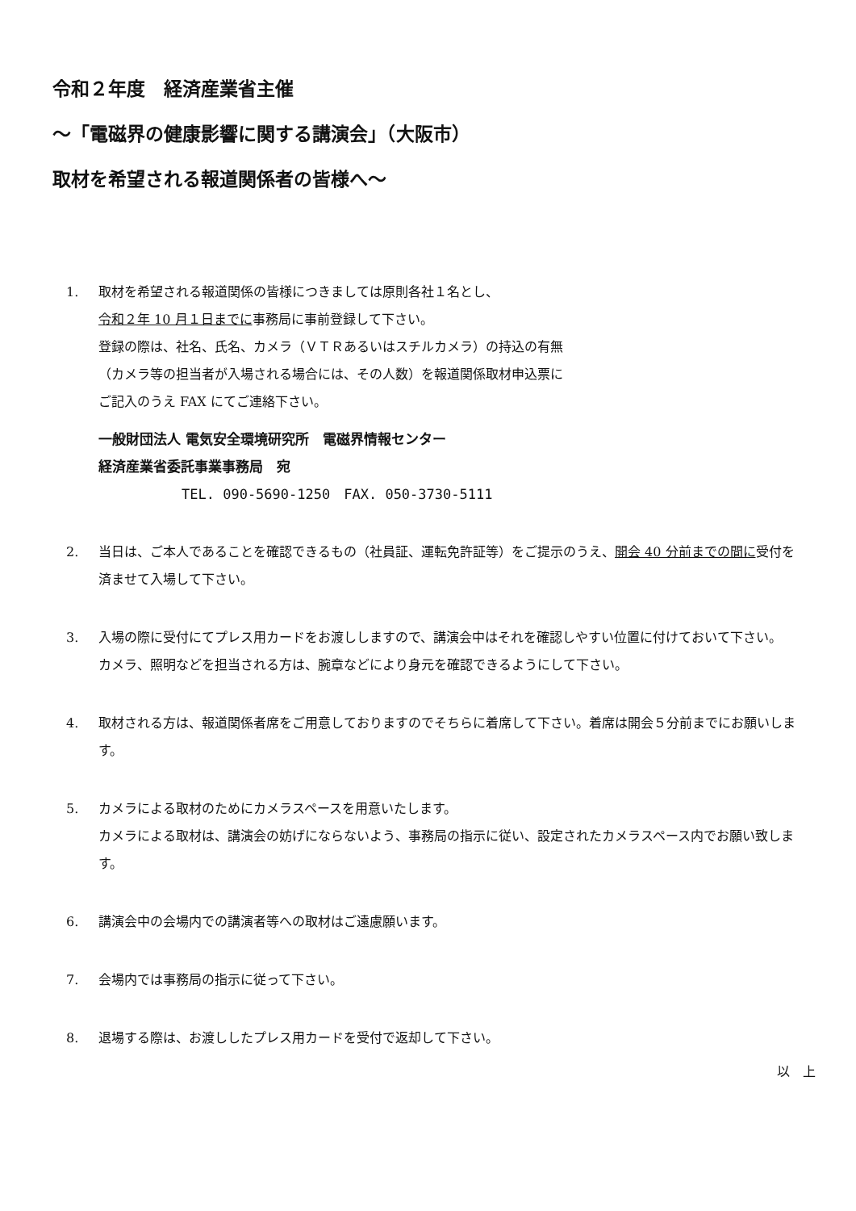令和２年度　経済産業省主催
～「電磁界の健康影響に関する講演会」（大阪市）
取材を希望される報道関係者の皆様へ～
1. 取材を希望される報道関係の皆様につきましては原則各社１名とし、
令和２年 10 月１日までに事務局に事前登録して下さい。
登録の際は、社名、氏名、カメラ（ＶＴＲあるいはスチルカメラ）の持込の有無
（カメラ等の担当者が入場される場合には、その人数）を報道関係取材申込票に
ご記入のうえ FAX にてご連絡下さい。
一般財団法人 電気安全環境研究所　電磁界情報センター
経済産業省委託事業事務局　宛
TEL. 090-5690-1250　FAX. 050-3730-5111
2. 当日は、ご本人であることを確認できるもの（社員証、運転免許証等）をご提示のうえ、開会 40 分前までの間に受付を済ませて入場して下さい。
3. 入場の際に受付にてプレス用カードをお渡ししますので、講演会中はそれを確認しやすい位置に付けておいて下さい。
カメラ、照明などを担当される方は、腕章などにより身元を確認できるようにして下さい。
4. 取材される方は、報道関係者席をご用意しておりますのでそちらに着席して下さい。着席は開会５分前までにお願いします。
5. カメラによる取材のためにカメラスペースを用意いたします。
カメラによる取材は、講演会の妨げにならないよう、事務局の指示に従い、設定されたカメラスペース内でお願い致します。
6. 講演会中の会場内での講演者等への取材はご遠慮願います。
7. 会場内では事務局の指示に従って下さい。
8. 退場する際は、お渡ししたプレス用カードを受付で返却して下さい。
以　上